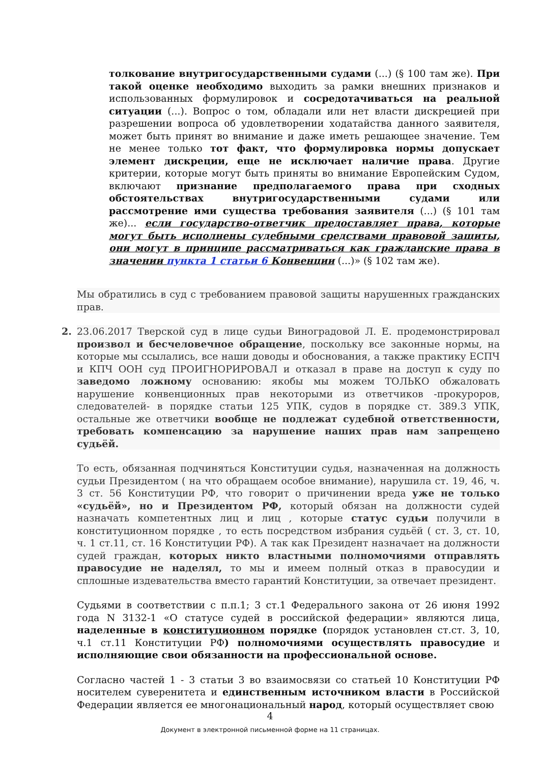толкование внутригосударственными судами (...) (§ 100 там же). При такой оценке необходимо выходить за рамки внешних признаков и использованных формулировок и сосредотачиваться на реальной ситуации (...). Вопрос о том, обладали или нет власти дискрецией при разрешении вопроса об удовлетворении ходатайства данного заявителя, может быть принят во внимание и даже иметь решающее значение. Тем не менее только тот факт, что формулировка нормы допускает элемент дискреции, еще не исключает наличие права. Другие критерии, которые могут быть приняты во внимание Европейским Судом, включают признание предполагаемого права при сходных обстоятельствах внутригосударственными судами или рассмотрение ими существа требования заявителя (...) (§ 101 там же)... если государство-ответчик предоставляет права, которые могут быть исполнены судебными средствами правовой защиты, они могут в принципе рассматриваться как гражданские права в значении пункта 1 статьи 6 Конвенции (...)» (§ 102 там же).
Мы обратились в суд с требованием правовой защиты нарушенных гражданских прав.
2. 23.06.2017 Тверской суд в лице судьи Виноградовой Л. Е. продемонстрировал произвол и бесчеловечное обращение, поскольку все законные нормы, на которые мы ссылались, все наши доводы и обоснования, а также практику ЕСПЧ и КПЧ ООН суд ПРОИГНОРИРОВАЛ и отказал в праве на доступ к суду по заведомо ложному основанию: якобы мы можем ТОЛЬКО обжаловать нарушение конвенционных прав некоторыми из ответчиков -прокуроров, следователей- в порядке статьи 125 УПК, судов в порядке ст. 389.3 УПК, остальные же ответчики вообще не подлежат судебной ответственности, требовать компенсацию за нарушение наших прав нам запрещено судьёй.
То есть, обязанная подчиняться Конституции судья, назначенная на должность судьи Президентом ( на что обращаем особое внимание), нарушила ст. 19, 46, ч. 3 ст. 56 Конституции РФ, что говорит о причинении вреда уже не только «судьёй», но и Президентом РФ, который обязан на должности судей назначать компетентных лиц и лиц , которые статус судьи получили в конституционном порядке , то есть посредством избрания судьёй ( ст. 3, ст. 10, ч. 1 ст.11, ст. 16 Конституции РФ). А так как Президент назначает на должности судей граждан, которых никто властными полномочиями отправлять правосудие не наделял, то мы и имеем полный отказ в правосудии и сплошные издевательства вместо гарантий Конституции, за отвечает президент.
Судьями в соответствии с п.п.1; 3 ст.1 Федерального закона от 26 июня 1992 года N 3132-1 «О статусе судей в российской федерации» являются лица, наделенные в конституционном порядке (порядок установлен ст.ст. 3, 10, ч.1 ст.11 Конституции РФ) полномочиями осуществлять правосудие и исполняющие свои обязанности на профессиональной основе.
Согласно частей 1 - 3 статьи 3 во взаимосвязи со статьей 10 Конституции РФ носителем суверенитета и единственным источником власти в Российской Федерации является ее многонациональный народ, который осуществляет свою
4
Документ в электронной письменной форме на 11 страницах.